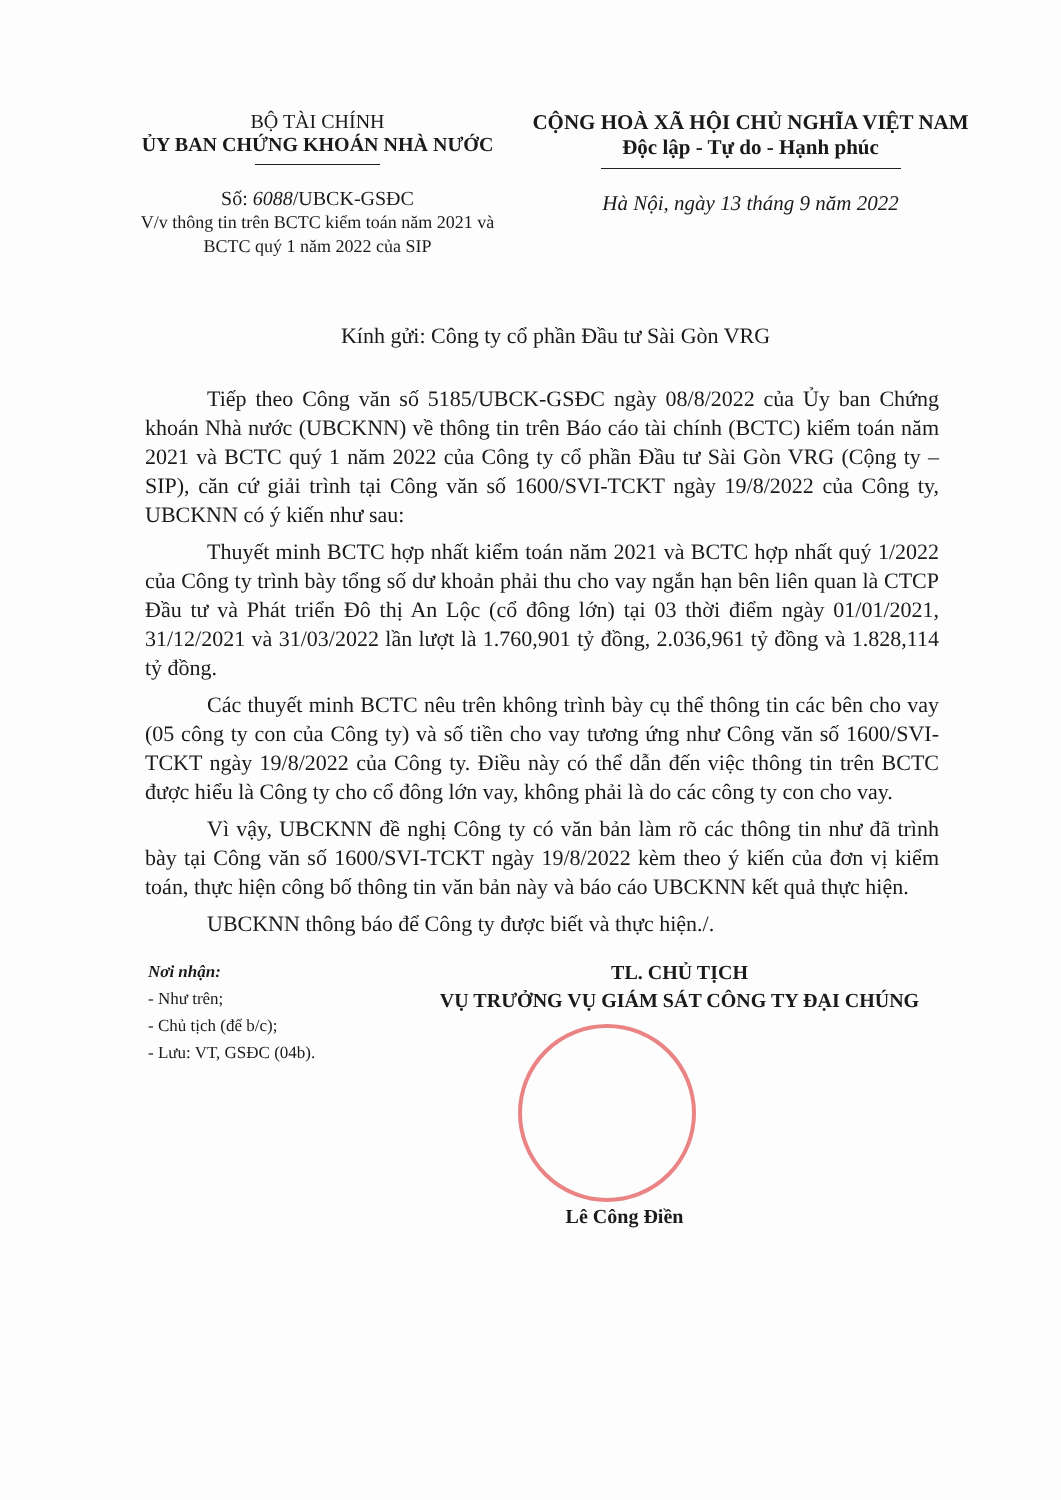BỘ TÀI CHÍNH
ỦY BAN CHỨNG KHOÁN NHÀ NƯỚC
Số: 6088/UBCK-GSĐC
V/v thông tin trên BCTC kiểm toán năm 2021 và BCTC quý 1 năm 2022 của SIP
CỘNG HOÀ XÃ HỘI CHỦ NGHĨA VIỆT NAM
Độc lập - Tự do - Hạnh phúc
Hà Nội, ngày 13 tháng 9 năm 2022
Kính gửi: Công ty cổ phần Đầu tư Sài Gòn VRG
Tiếp theo Công văn số 5185/UBCK-GSĐC ngày 08/8/2022 của Ủy ban Chứng khoán Nhà nước (UBCKNN) về thông tin trên Báo cáo tài chính (BCTC) kiểm toán năm 2021 và BCTC quý 1 năm 2022 của Công ty cổ phần Đầu tư Sài Gòn VRG (Cộng ty – SIP), căn cứ giải trình tại Công văn số 1600/SVI-TCKT ngày 19/8/2022 của Công ty, UBCKNN có ý kiến như sau:
Thuyết minh BCTC hợp nhất kiểm toán năm 2021 và BCTC hợp nhất quý 1/2022 của Công ty trình bày tổng số dư khoản phải thu cho vay ngắn hạn bên liên quan là CTCP Đầu tư và Phát triển Đô thị An Lộc (cổ đông lớn) tại 03 thời điểm ngày 01/01/2021, 31/12/2021 và 31/03/2022 lần lượt là 1.760,901 tỷ đồng, 2.036,961 tỷ đồng và 1.828,114 tỷ đồng.
Các thuyết minh BCTC nêu trên không trình bày cụ thể thông tin các bên cho vay (05 công ty con của Công ty) và số tiền cho vay tương ứng như Công văn số 1600/SVI-TCKT ngày 19/8/2022 của Công ty. Điều này có thể dẫn đến việc thông tin trên BCTC được hiểu là Công ty cho cổ đông lớn vay, không phải là do các công ty con cho vay.
Vì vậy, UBCKNN đề nghị Công ty có văn bản làm rõ các thông tin như đã trình bày tại Công văn số 1600/SVI-TCKT ngày 19/8/2022 kèm theo ý kiến của đơn vị kiểm toán, thực hiện công bố thông tin văn bản này và báo cáo UBCKNN kết quả thực hiện.
UBCKNN thông báo để Công ty được biết và thực hiện./.
Nơi nhận:
- Như trên;
- Chủ tịch (để b/c);
- Lưu: VT, GSĐC (04b).
TL. CHỦ TỊCH
VỤ TRƯỞNG VỤ GIÁM SÁT CÔNG TY ĐẠI CHÚNG
Lê Công Điền